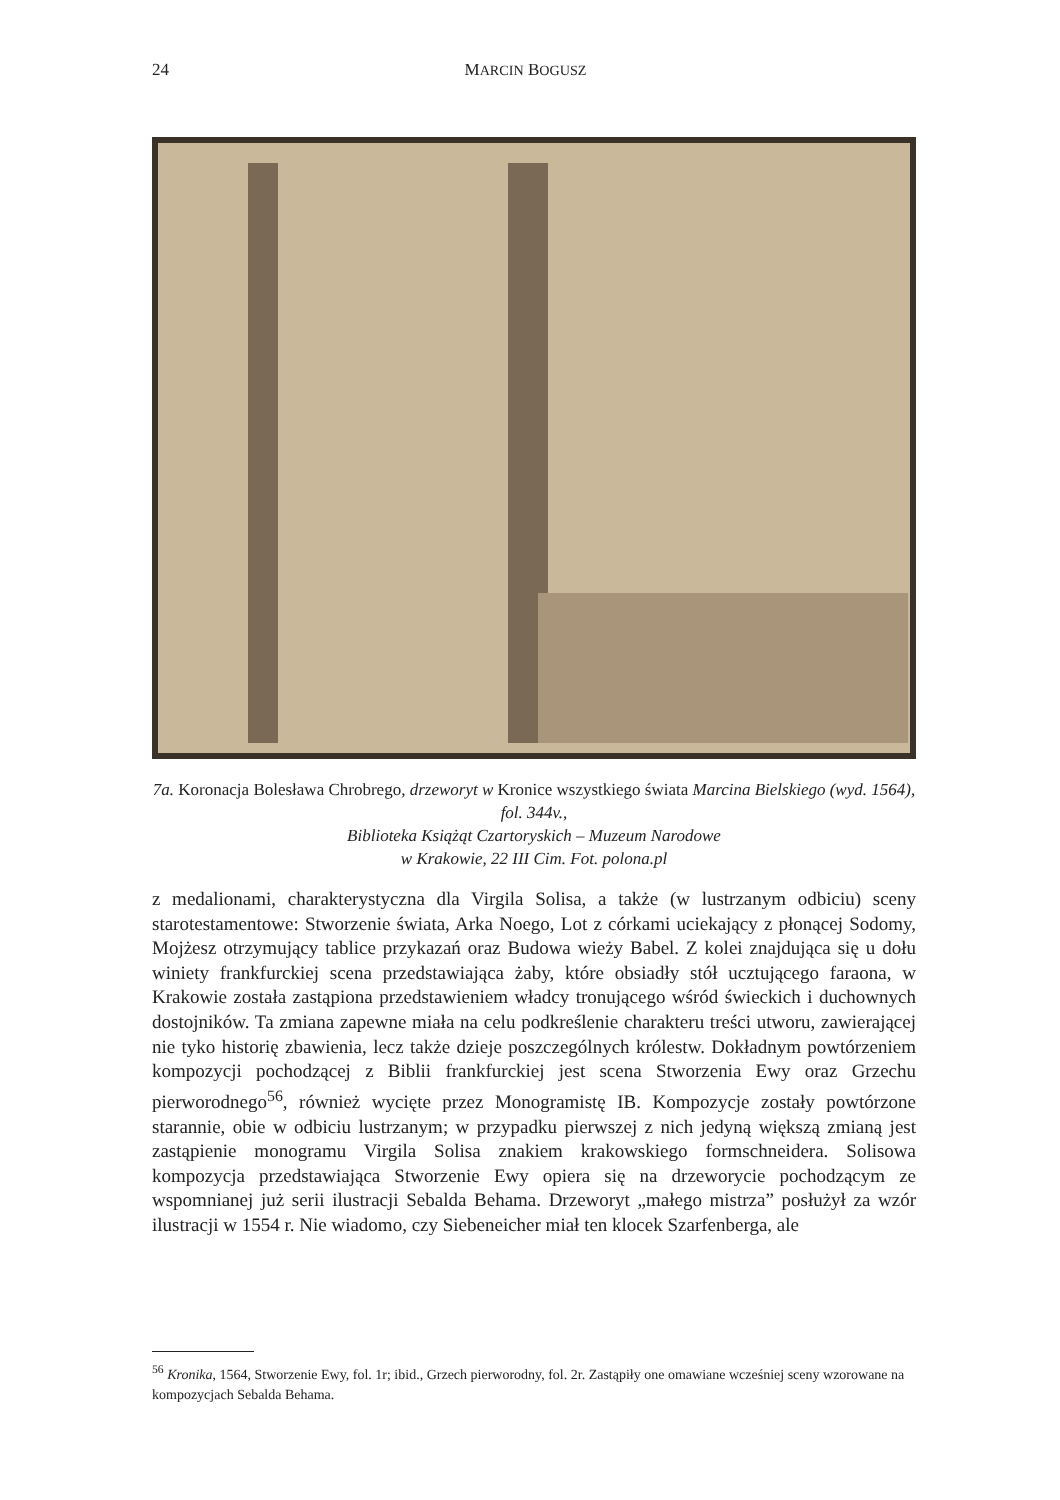24 MARCIN BOGUSZ
7a. Koronacja Bolesława Chrobrego, drzeworyt w Kronice wszystkiego świata Marcina Bielskiego (wyd. 1564), fol. 344v.,
Biblioteka Książąt Czartoryskich – Muzeum Narodowe
w Krakowie, 22 III Cim. Fot. polona.pl
z medalionami, charakterystyczna dla Virgila Solisa, a także (w lustrzanym odbiciu) sceny starotestamentowe: Stworzenie świata, Arka Noego, Lot z córkami uciekający z płonącej Sodomy, Mojżesz otrzymujący tablice przykazań oraz Budowa wieży Babel. Z kolei znajdująca się u dołu winiety frankfurckiej scena przedstawiająca żaby, które obsiadły stół ucztującego faraona, w Krakowie została zastąpiona przedstawieniem władcy tronującego wśród świeckich i duchownych dostojników. Ta zmiana zapewne miała na celu podkreślenie charakteru treści utworu, zawierającej nie tyko historię zbawienia, lecz także dzieje poszczególnych królestw. Dokładnym powtórzeniem kompozycji pochodzącej z Biblii frankfurckiej jest scena Stworzenia Ewy oraz Grzechu pierworodnego<sup>56</sup>, również wycięte przez Monogramistę IB. Kompozycje zostały powtórzone starannie, obie w odbiciu lustrzanym; w przypadku pierwszej z nich jedyną większą zmianą jest zastąpienie monogramu Virgila Solisa znakiem krakowskiego formschneidera. Solisowa kompozycja przedstawiająca Stworzenie Ewy opiera się na drzeworycie pochodzącym ze wspomnianej już serii ilustracji Sebalda Behama. Drzeworyt „małego mistrza” posłużył za wzór ilustracji w 1554 r. Nie wiadomo, czy Siebeneicher miał ten klocek Szarfenberga, ale
<sup>56</sup> Kronika, 1564, Stworzenie Ewy, fol. 1r; ibid., Grzech pierworodny, fol. 2r. Zastąpiły one omawiane wcześniej sceny wzorowane na kompozycjach Sebalda Behama.